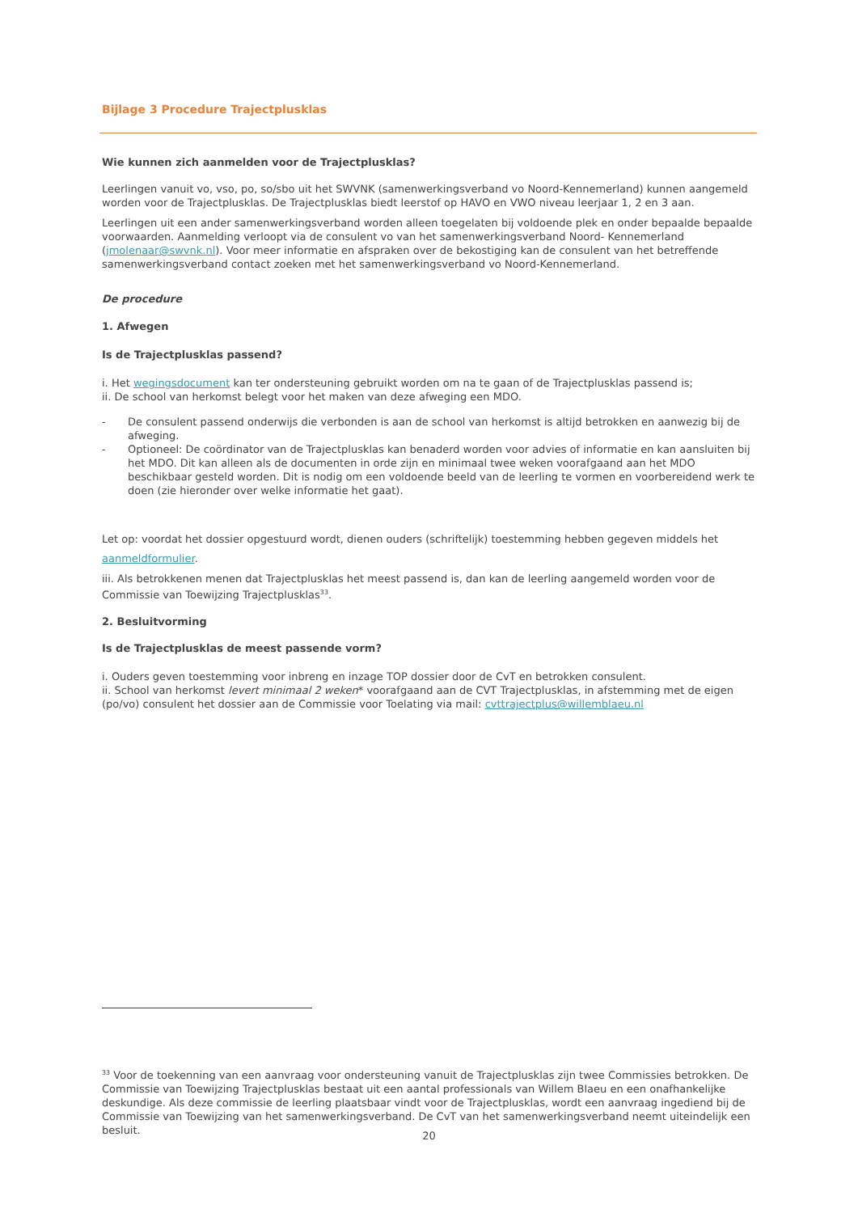Bijlage 3 Procedure Trajectplusklas
Wie kunnen zich aanmelden voor de Trajectplusklas?
Leerlingen vanuit vo, vso, po, so/sbo uit het SWVNK (samenwerkingsverband vo Noord-Kennemerland) kunnen aangemeld worden voor de Trajectplusklas. De Trajectplusklas biedt leerstof op HAVO en VWO niveau leerjaar 1, 2 en 3 aan.
Leerlingen uit een ander samenwerkingsverband worden alleen toegelaten bij voldoende plek en onder bepaalde bepaalde voorwaarden. Aanmelding verloopt via de consulent vo van het samenwerkingsverband Noord- Kennemerland (jmolenaar@swvnk.nl). Voor meer informatie en afspraken over de bekostiging kan de consulent van het betreffende samenwerkingsverband contact zoeken met het samenwerkingsverband vo Noord-Kennemerland.
De procedure
1. Afwegen
Is de Trajectplusklas passend?
i. Het wegingsdocument kan ter ondersteuning gebruikt worden om na te gaan of de Trajectplusklas passend is;
ii. De school van herkomst belegt voor het maken van deze afweging een MDO.
- De consulent passend onderwijs die verbonden is aan de school van herkomst is altijd betrokken en aanwezig bij de afweging.
- Optioneel: De coördinator van de Trajectplusklas kan benaderd worden voor advies of informatie en kan aansluiten bij het MDO. Dit kan alleen als de documenten in orde zijn en minimaal twee weken voorafgaand aan het MDO beschikbaar gesteld worden. Dit is nodig om een voldoende beeld van de leerling te vormen en voorbereidend werk te doen (zie hieronder over welke informatie het gaat).
Let op: voordat het dossier opgestuurd wordt, dienen ouders (schriftelijk) toestemming hebben gegeven middels het
aanmeldformulier.
iii. Als betrokkenen menen dat Trajectplusklas het meest passend is, dan kan de leerling aangemeld worden voor de Commissie van Toewijzing Trajectplusklas<sup>33</sup>.
2. Besluitvorming
Is de Trajectplusklas de meest passende vorm?
i. Ouders geven toestemming voor inbreng en inzage TOP dossier door de CvT en betrokken consulent.
ii. School van herkomst levert minimaal 2 weken* voorafgaand aan de CVT Trajectplusklas, in afstemming met de eigen (po/vo) consulent het dossier aan de Commissie voor Toelating via mail: cvttrajectplus@willemblaeu.nl
<sup>33</sup> Voor de toekenning van een aanvraag voor ondersteuning vanuit de Trajectplusklas zijn twee Commissies betrokken. De Commissie van Toewijzing Trajectplusklas bestaat uit een aantal professionals van Willem Blaeu en een onafhankelijke deskundige. Als deze commissie de leerling plaatsbaar vindt voor de Trajectplusklas, wordt een aanvraag ingediend bij de Commissie van Toewijzing van het samenwerkingsverband. De CvT van het samenwerkingsverband neemt uiteindelijk een besluit.
20